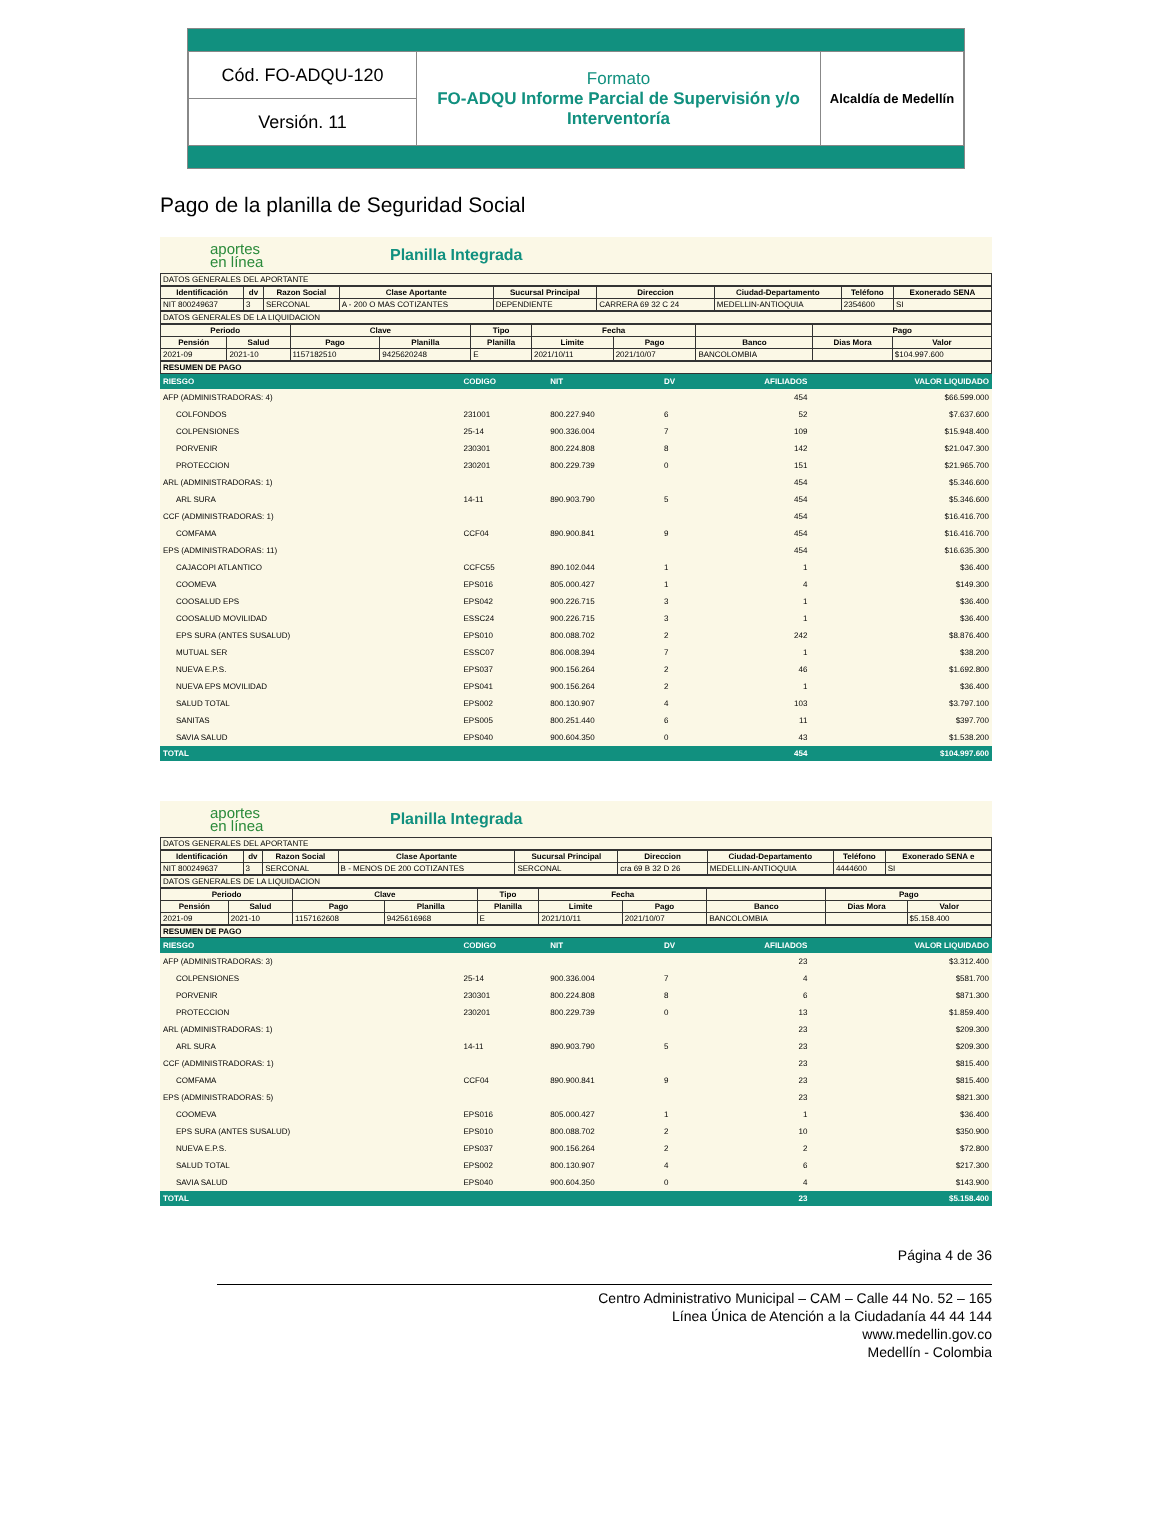| Cód. FO-ADQU-120 | Formato FO-ADQU Informe Parcial de Supervisión y/o Interventoría | Alcaldía de Medellín |
| Versión. 11 | | |
Pago de la planilla de Seguridad Social
aportes
en línea
Planilla Integrada
DATOS GENERALES DEL APORTANTE
| Identificación | dv | Razon Social | Clase Aportante | Sucursal Principal | Direccion | Ciudad-Departamento | Teléfono | Exonerado SENA |
| --- | --- | --- | --- | --- | --- | --- | --- | --- |
| NIT 800249637 | 3 | SERCONAL | A - 200 O MAS COTIZANTES | DEPENDIENTE | CARRERA 69 32 C 24 | MEDELLIN-ANTIOQUIA | 2354600 | SI |
DATOS GENERALES DE LA LIQUIDACION
| Periodo | | Clave | | Tipo | Fecha | | | Pago | |
| --- | --- | --- | --- | --- | --- | --- | --- | --- | --- |
| Pensión | Salud | Pago | Planilla | Planilla | Limite | Pago | Banco | Dias Mora | Valor |
| 2021-09 | 2021-10 | 1157182510 | 9425620248 | E | 2021/10/11 | 2021/10/07 | BANCOLOMBIA | | $104.997.600 |
RESUMEN DE PAGO
| RIESGO | CODIGO | NIT | DV | AFILIADOS | VALOR LIQUIDADO |
| AFP (ADMINISTRADORAS: 4) | | | | 454 | $66.599.000 |
| COLFONDOS | 231001 | 800.227.940 | 6 | 52 | $7.637.600 |
| COLPENSIONES | 25-14 | 900.336.004 | 7 | 109 | $15.948.400 |
| PORVENIR | 230301 | 800.224.808 | 8 | 142 | $21.047.300 |
| PROTECCION | 230201 | 800.229.739 | 0 | 151 | $21.965.700 |
| ARL (ADMINISTRADORAS: 1) | | | | 454 | $5.346.600 |
| ARL SURA | 14-11 | 890.903.790 | 5 | 454 | $5.346.600 |
| CCF (ADMINISTRADORAS: 1) | | | | 454 | $16.416.700 |
| COMFAMA | CCF04 | 890.900.841 | 9 | 454 | $16.416.700 |
| EPS (ADMINISTRADORAS: 11) | | | | 454 | $16.635.300 |
| CAJACOPI ATLANTICO | CCFC55 | 890.102.044 | 1 | 1 | $36.400 |
| COOMEVA | EPS016 | 805.000.427 | 1 | 4 | $149.300 |
| COOSALUD EPS | EPS042 | 900.226.715 | 3 | 1 | $36.400 |
| COOSALUD MOVILIDAD | ESSC24 | 900.226.715 | 3 | 1 | $36.400 |
| EPS SURA (ANTES SUSALUD) | EPS010 | 800.088.702 | 2 | 242 | $8.876.400 |
| MUTUAL SER | ESSC07 | 806.008.394 | 7 | 1 | $38.200 |
| NUEVA E.P.S. | EPS037 | 900.156.264 | 2 | 46 | $1.692.800 |
| NUEVA EPS MOVILIDAD | EPS041 | 900.156.264 | 2 | 1 | $36.400 |
| SALUD TOTAL | EPS002 | 800.130.907 | 4 | 103 | $3.797.100 |
| SANITAS | EPS005 | 800.251.440 | 6 | 11 | $397.700 |
| SAVIA SALUD | EPS040 | 900.604.350 | 0 | 43 | $1.538.200 |
| TOTAL | | | | 454 | $104.997.600 |
aportes
en línea
Planilla Integrada
DATOS GENERALES DEL APORTANTE
| Identificación | dv | Razon Social | Clase Aportante | Sucursal Principal | Direccion | Ciudad-Departamento | Teléfono | Exonerado SENA e |
| --- | --- | --- | --- | --- | --- | --- | --- | --- |
| NIT 800249637 | 3 | SERCONAL | B - MENOS DE 200 COTIZANTES | SERCONAL | cra 69 B 32 D 26 | MEDELLIN-ANTIOQUIA | 4444600 | SI |
DATOS GENERALES DE LA LIQUIDACION
| Periodo | | Clave | | Tipo | Fecha | | | Pago | |
| --- | --- | --- | --- | --- | --- | --- | --- | --- | --- |
| Pensión | Salud | Pago | Planilla | Planilla | Limite | Pago | Banco | Dias Mora | Valor |
| 2021-09 | 2021-10 | 1157162608 | 9425616968 | E | 2021/10/11 | 2021/10/07 | BANCOLOMBIA | | $5.158.400 |
RESUMEN DE PAGO
| RIESGO | CODIGO | NIT | DV | AFILIADOS | VALOR LIQUIDADO |
| AFP (ADMINISTRADORAS: 3) | | | | 23 | $3.312.400 |
| COLPENSIONES | 25-14 | 900.336.004 | 7 | 4 | $581.700 |
| PORVENIR | 230301 | 800.224.808 | 8 | 6 | $871.300 |
| PROTECCION | 230201 | 800.229.739 | 0 | 13 | $1.859.400 |
| ARL (ADMINISTRADORAS: 1) | | | | 23 | $209.300 |
| ARL SURA | 14-11 | 890.903.790 | 5 | 23 | $209.300 |
| CCF (ADMINISTRADORAS: 1) | | | | 23 | $815.400 |
| COMFAMA | CCF04 | 890.900.841 | 9 | 23 | $815.400 |
| EPS (ADMINISTRADORAS: 5) | | | | 23 | $821.300 |
| COOMEVA | EPS016 | 805.000.427 | 1 | 1 | $36.400 |
| EPS SURA (ANTES SUSALUD) | EPS010 | 800.088.702 | 2 | 10 | $350.900 |
| NUEVA E.P.S. | EPS037 | 900.156.264 | 2 | 2 | $72.800 |
| SALUD TOTAL | EPS002 | 800.130.907 | 4 | 6 | $217.300 |
| SAVIA SALUD | EPS040 | 900.604.350 | 0 | 4 | $143.900 |
| TOTAL | | | | 23 | $5.158.400 |
Página 4 de 36
Centro Administrativo Municipal – CAM – Calle 44 No. 52 – 165
Línea Única de Atención a la Ciudadanía 44 44 144
www.medellin.gov.co
Medellín - Colombia